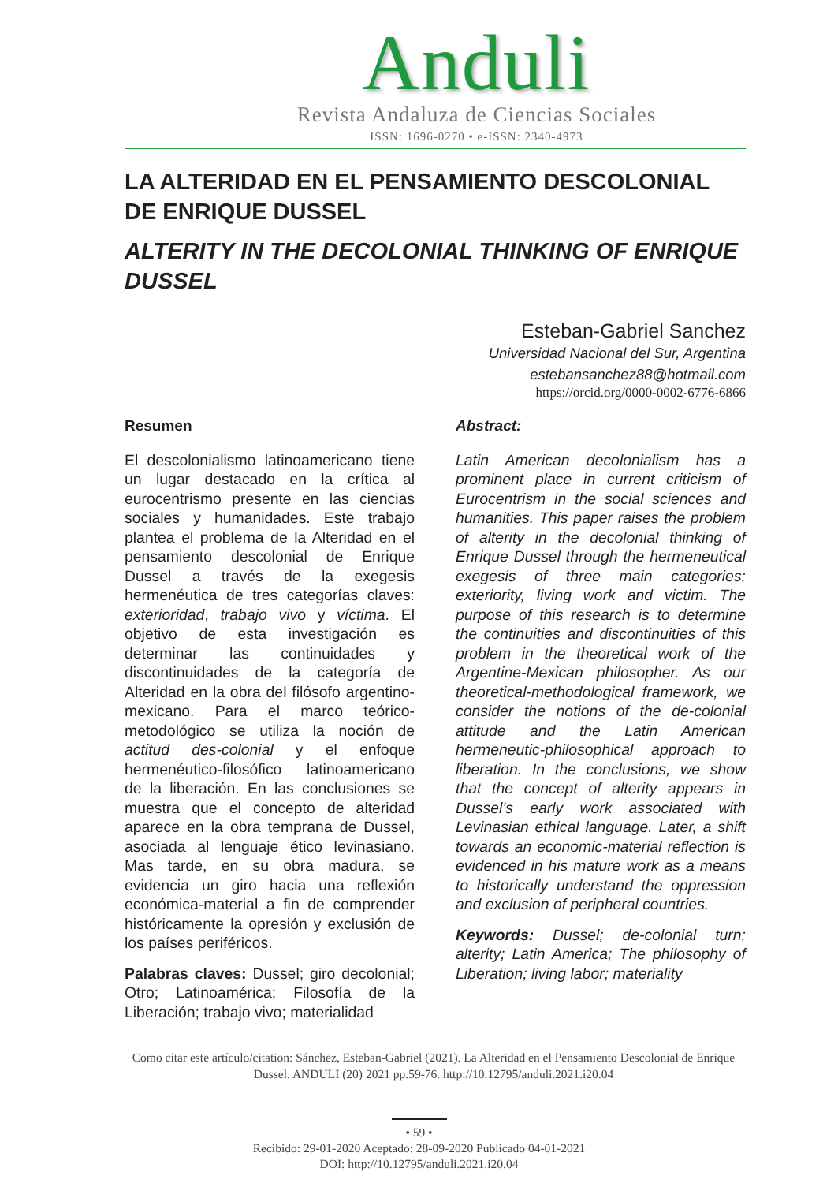Anduli
Revista Andaluza de Ciencias Sociales
ISSN: 1696-0270 • e-ISSN: 2340-4973
LA ALTERIDAD EN EL PENSAMIENTO DESCOLONIAL DE ENRIQUE DUSSEL
ALTERITY IN THE DECOLONIAL THINKING OF ENRIQUE DUSSEL
Esteban-Gabriel Sanchez
Universidad Nacional del Sur, Argentina
estebansanchez88@hotmail.com
https://orcid.org/0000-0002-6776-6866
Resumen
El descolonialismo latinoamericano tiene un lugar destacado en la crítica al eurocentrismo presente en las ciencias sociales y humanidades. Este trabajo plantea el problema de la Alteridad en el pensamiento descolonial de Enrique Dussel a través de la exegesis hermenéutica de tres categorías claves: exterioridad, trabajo vivo y víctima. El objetivo de esta investigación es determinar las continuidades y discontinuidades de la categoría de Alteridad en la obra del filósofo argentino-mexicano. Para el marco teórico-metodológico se utiliza la noción de actitud des-colonial y el enfoque hermenéutico-filosófico latinoamericano de la liberación. En las conclusiones se muestra que el concepto de alteridad aparece en la obra temprana de Dussel, asociada al lenguaje ético levinasiano. Mas tarde, en su obra madura, se evidencia un giro hacia una reflexión económica-material a fin de comprender históricamente la opresión y exclusión de los países periféricos.
Palabras claves: Dussel; giro decolonial; Otro; Latinoamérica; Filosofía de la Liberación; trabajo vivo; materialidad
Abstract:
Latin American decolonialism has a prominent place in current criticism of Eurocentrism in the social sciences and humanities. This paper raises the problem of alterity in the decolonial thinking of Enrique Dussel through the hermeneutical exegesis of three main categories: exteriority, living work and victim. The purpose of this research is to determine the continuities and discontinuities of this problem in the theoretical work of the Argentine-Mexican philosopher. As our theoretical-methodological framework, we consider the notions of the de-colonial attitude and the Latin American hermeneutic-philosophical approach to liberation. In the conclusions, we show that the concept of alterity appears in Dussel’s early work associated with Levinasian ethical language. Later, a shift towards an economic-material reflection is evidenced in his mature work as a means to historically understand the oppression and exclusion of peripheral countries.
Keywords: Dussel; de-colonial turn; alterity; Latin America; The philosophy of Liberation; living labor; materiality
Como citar este artículo/citation: Sánchez, Esteban-Gabriel (2021). La Alteridad en el Pensamiento Descolonial de Enrique Dussel. ANDULI (20) 2021 pp.59-76. http://10.12795/anduli.2021.i20.04
• 59 •
Recibido: 29-01-2020 Aceptado: 28-09-2020 Publicado 04-01-2021
DOI: http://10.12795/anduli.2021.i20.04